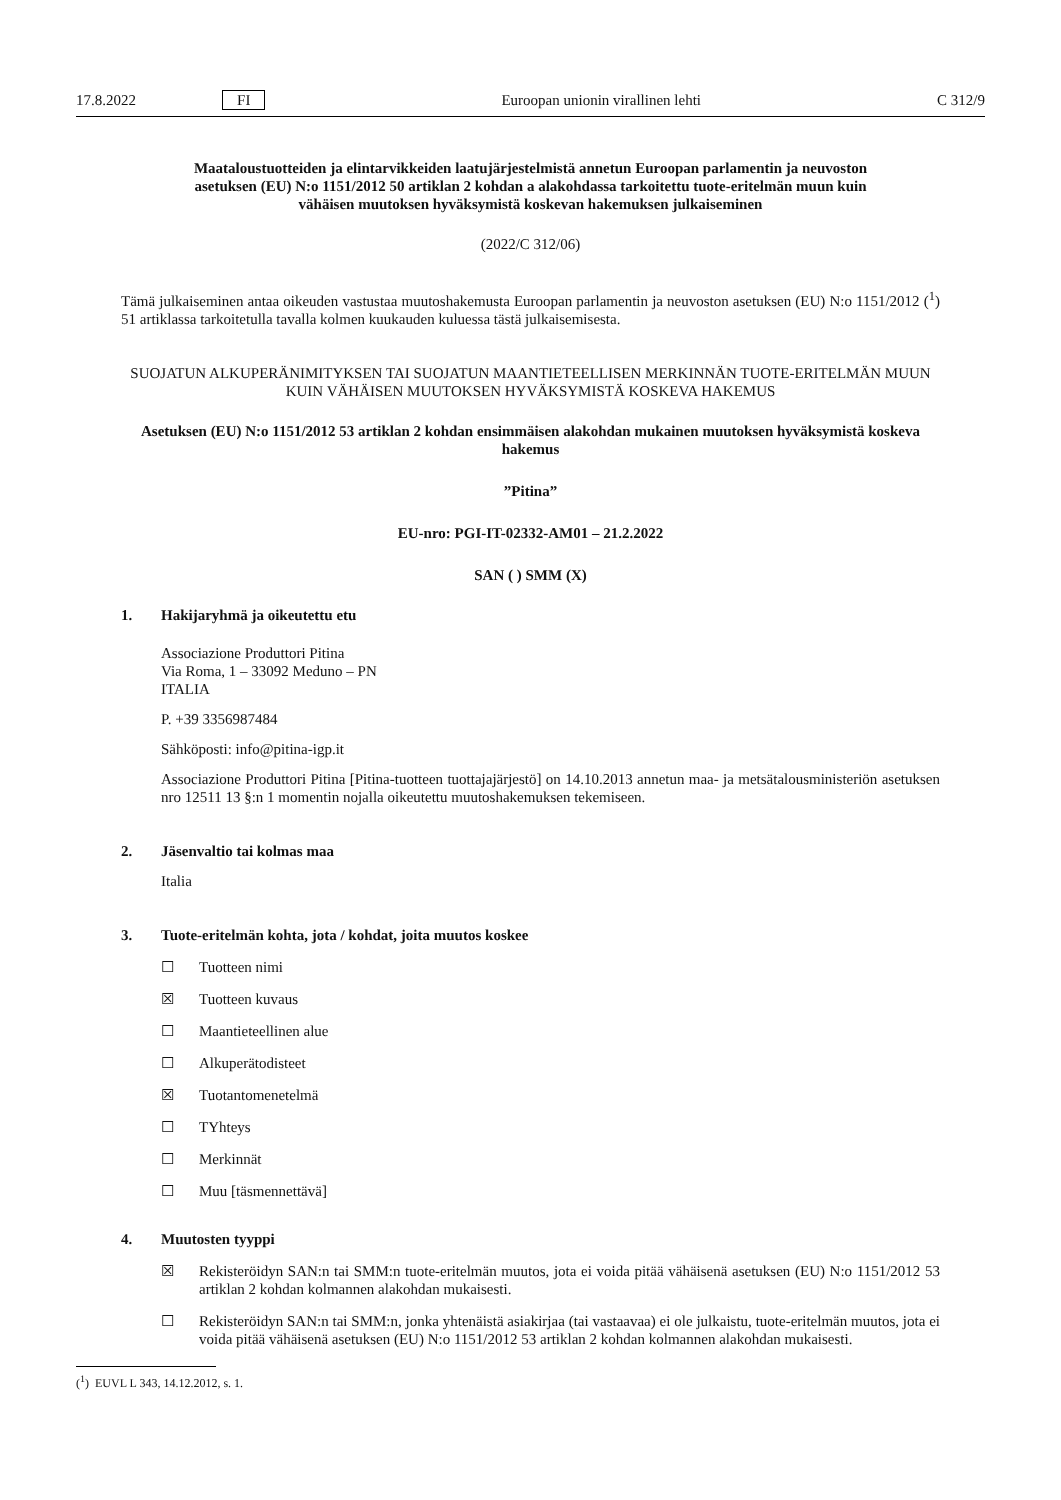17.8.2022 FI Euroopan unionin virallinen lehti C 312/9
Maataloustuotteiden ja elintarvikkeiden laatujärjestelmistä annetun Euroopan parlamentin ja neuvoston asetuksen (EU) N:o 1151/2012 50 artiklan 2 kohdan a alakohdassa tarkoitettu tuote-eritelmän muun kuin vähäisen muutoksen hyväksymistä koskevan hakemuksen julkaiseminen
(2022/C 312/06)
Tämä julkaiseminen antaa oikeuden vastustaa muutoshakemusta Euroopan parlamentin ja neuvoston asetuksen (EU) N:o 1151/2012 (<sup>1</sup>) 51 artiklassa tarkoitetulla tavalla kolmen kuukauden kuluessa tästä julkaisemisesta.
SUOJATUN ALKUPERÄNIMITYKSEN TAI SUOJATUN MAANTIETEELLISEN MERKINNÄN TUOTE-ERITELMÄN MUUN KUIN VÄHÄISEN MUUTOKSEN HYVÄKSYMISTÄ KOSKEVA HAKEMUS
Asetuksen (EU) N:o 1151/2012 53 artiklan 2 kohdan ensimmäisen alakohdan mukainen muutoksen hyväksymistä koskeva hakemus
”Pitina”
EU-nro: PGI-IT-02332-AM01 – 21.2.2022
SAN ( ) SMM (X)
1. Hakijaryhmä ja oikeutettu etu
Associazione Produttori Pitina
Via Roma, 1 – 33092 Meduno – PN
ITALIA
P. +39 3356987484
Sähköposti: info@pitina-igp.it
Associazione Produttori Pitina [Pitina-tuotteen tuottajajärjestö] on 14.10.2013 annetun maa- ja metsätalousministeriön asetuksen nro 12511 13 §:n 1 momentin nojalla oikeutettu muutoshakemuksen tekemiseen.
2. Jäsenvaltio tai kolmas maa
Italia
3. Tuote-eritelmän kohta, jota / kohdat, joita muutos koskee
☐ Tuotteen nimi
☒ Tuotteen kuvaus
☐ Maantieteellinen alue
☐ Alkuperätodisteet
☒ Tuotantomenetelmä
☐ TYhteys
☐ Merkinnät
☐ Muu [täsmennettävä]
4. Muutosten tyyppi
☒ Rekisteröidyn SAN:n tai SMM:n tuote-eritelmän muutos, jota ei voida pitää vähäisenä asetuksen (EU) N:o 1151/2012 53 artiklan 2 kohdan kolmannen alakohdan mukaisesti.
☐ Rekisteröidyn SAN:n tai SMM:n, jonka yhtenäistä asiakirjaa (tai vastaavaa) ei ole julkaistu, tuote-eritelmän muutos, jota ei voida pitää vähäisenä asetuksen (EU) N:o 1151/2012 53 artiklan 2 kohdan kolmannen alakohdan mukaisesti.
(<sup>1</sup>) EUVL L 343, 14.12.2012, s. 1.